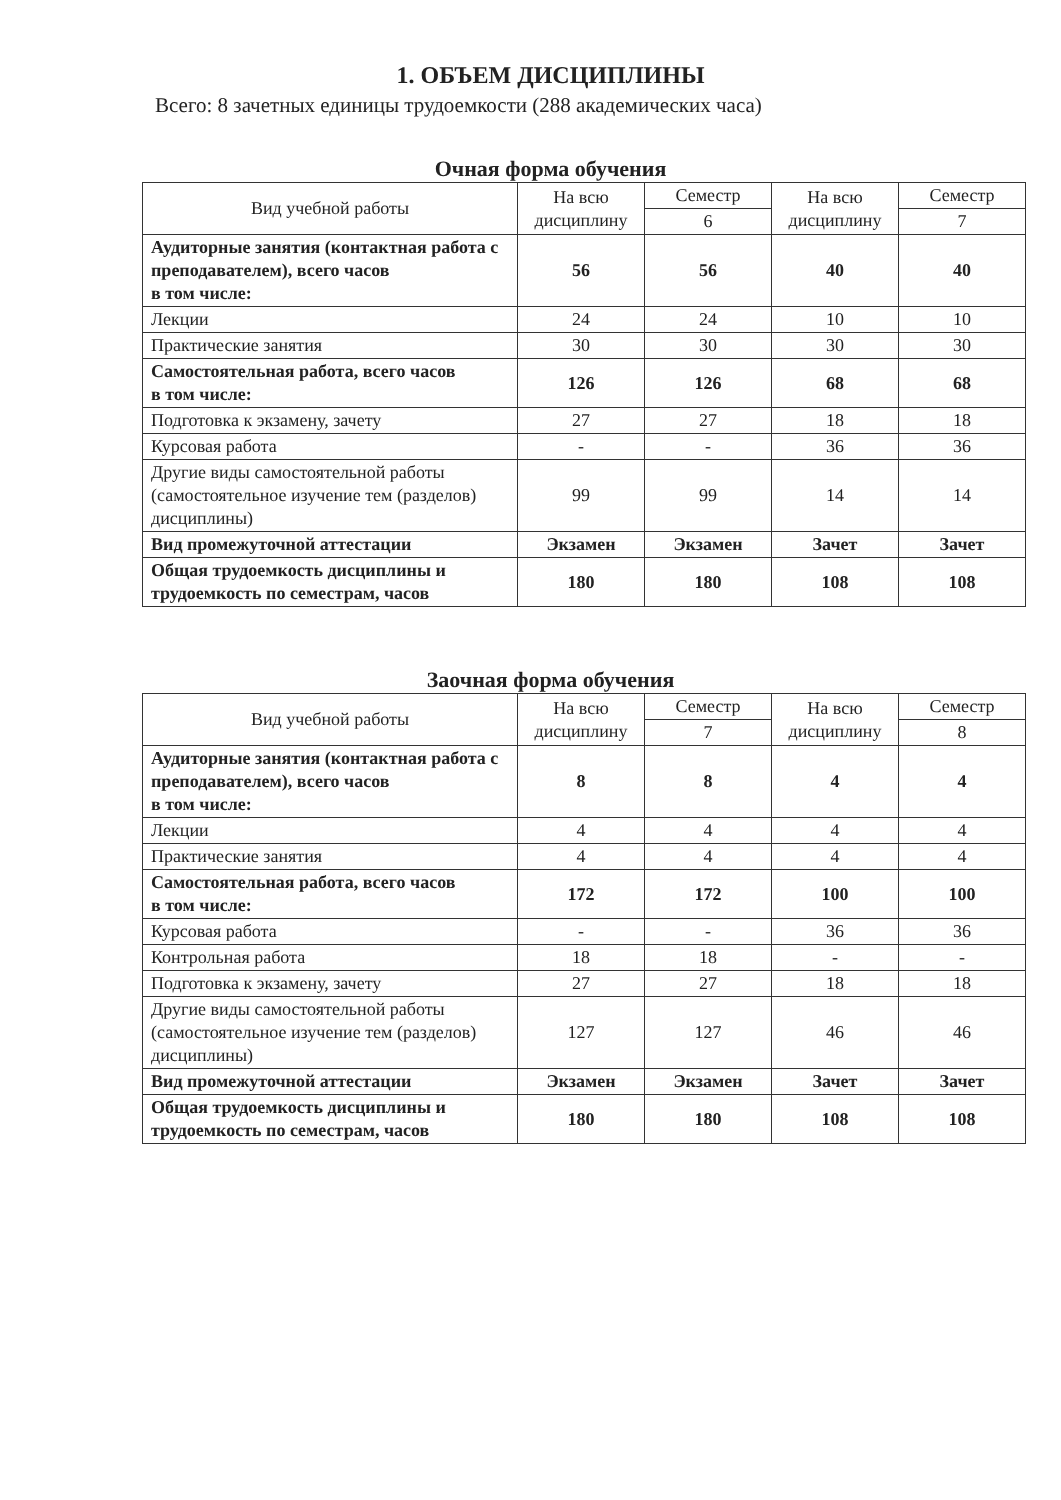1. ОБЪЕМ ДИСЦИПЛИНЫ
Всего: 8 зачетных единицы трудоемкости (288 академических часа)
Очная форма обучения
| Вид учебной работы | На всю дисциплину | Семестр | На всю дисциплину | Семестр |
| --- | --- | --- | --- | --- |
| | | 6 | | 7 |
| Аудиторные занятия (контактная работа с преподавателем), всего часов в том числе: | 56 | 56 | 40 | 40 |
| Лекции | 24 | 24 | 10 | 10 |
| Практические занятия | 30 | 30 | 30 | 30 |
| Самостоятельная работа, всего часов в том числе: | 126 | 126 | 68 | 68 |
| Подготовка к экзамену, зачету | 27 | 27 | 18 | 18 |
| Курсовая работа | - | - | 36 | 36 |
| Другие виды самостоятельной работы (самостоятельное изучение тем (разделов) дисциплины) | 99 | 99 | 14 | 14 |
| Вид промежуточной аттестации | Экзамен | Экзамен | Зачет | Зачет |
| Общая трудоемкость дисциплины и трудоемкость по семестрам, часов | 180 | 180 | 108 | 108 |
Заочная форма обучения
| Вид учебной работы | На всю дисциплину | Семестр | На всю дисциплину | Семестр |
| --- | --- | --- | --- | --- |
| | | 7 | | 8 |
| Аудиторные занятия (контактная работа с преподавателем), всего часов в том числе: | 8 | 8 | 4 | 4 |
| Лекции | 4 | 4 | 4 | 4 |
| Практические занятия | 4 | 4 | 4 | 4 |
| Самостоятельная работа, всего часов в том числе: | 172 | 172 | 100 | 100 |
| Курсовая работа | - | - | 36 | 36 |
| Контрольная работа | 18 | 18 | - | - |
| Подготовка к экзамену, зачету | 27 | 27 | 18 | 18 |
| Другие виды самостоятельной работы (самостоятельное изучение тем (разделов) дисциплины) | 127 | 127 | 46 | 46 |
| Вид промежуточной аттестации | Экзамен | Экзамен | Зачет | Зачет |
| Общая трудоемкость дисциплины и трудоемкость по семестрам, часов | 180 | 180 | 108 | 108 |